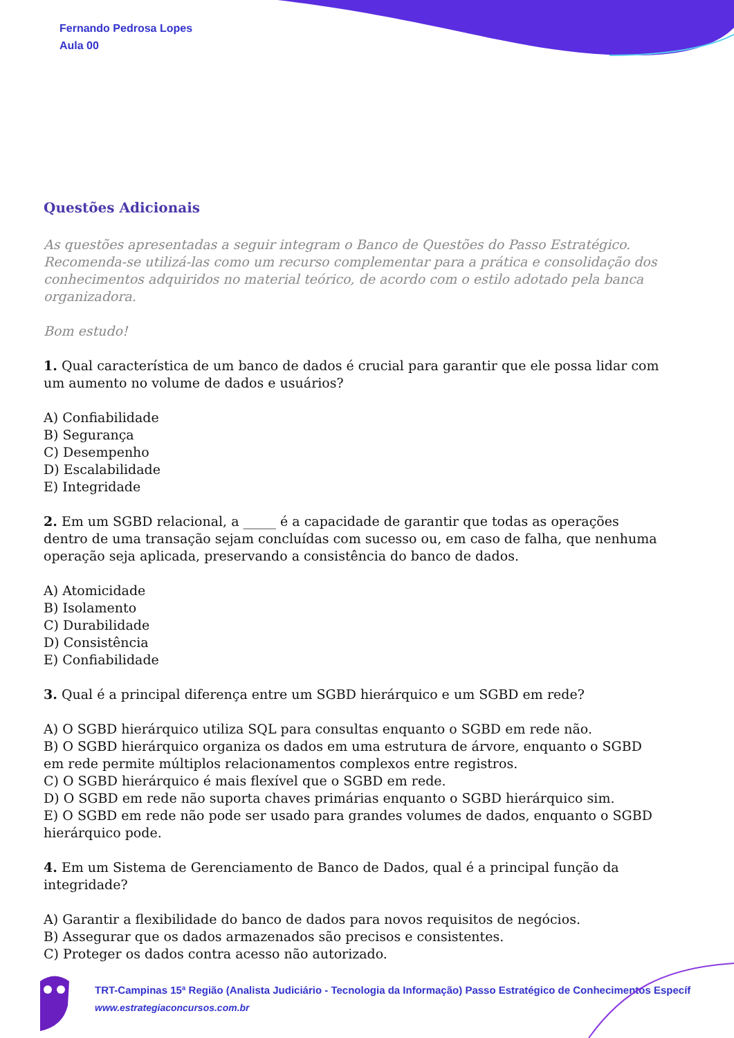Fernando Pedrosa Lopes
Aula 00
Questões Adicionais
As questões apresentadas a seguir integram o Banco de Questões do Passo Estratégico. Recomenda-se utilizá-las como um recurso complementar para a prática e consolidação dos conhecimentos adquiridos no material teórico, de acordo com o estilo adotado pela banca organizadora.
Bom estudo!
1. Qual característica de um banco de dados é crucial para garantir que ele possa lidar com um aumento no volume de dados e usuários?
A) Confiabilidade
B) Segurança
C) Desempenho
D) Escalabilidade
E) Integridade
2. Em um SGBD relacional, a _____ é a capacidade de garantir que todas as operações dentro de uma transação sejam concluídas com sucesso ou, em caso de falha, que nenhuma operação seja aplicada, preservando a consistência do banco de dados.
A) Atomicidade
B) Isolamento
C) Durabilidade
D) Consistência
E) Confiabilidade
3. Qual é a principal diferença entre um SGBD hierárquico e um SGBD em rede?
A) O SGBD hierárquico utiliza SQL para consultas enquanto o SGBD em rede não.
B) O SGBD hierárquico organiza os dados em uma estrutura de árvore, enquanto o SGBD em rede permite múltiplos relacionamentos complexos entre registros.
C) O SGBD hierárquico é mais flexível que o SGBD em rede.
D) O SGBD em rede não suporta chaves primárias enquanto o SGBD hierárquico sim.
E) O SGBD em rede não pode ser usado para grandes volumes de dados, enquanto o SGBD hierárquico pode.
4. Em um Sistema de Gerenciamento de Banco de Dados, qual é a principal função da integridade?
A) Garantir a flexibilidade do banco de dados para novos requisitos de negócios.
B) Assegurar que os dados armazenados são precisos e consistentes.
C) Proteger os dados contra acesso não autorizado.
TRT-Campinas 15ª Região (Analista Judiciário - Tecnologia da Informação) Passo Estratégico de Conhecimentos Específ
www.estrategiaconcursos.com.br